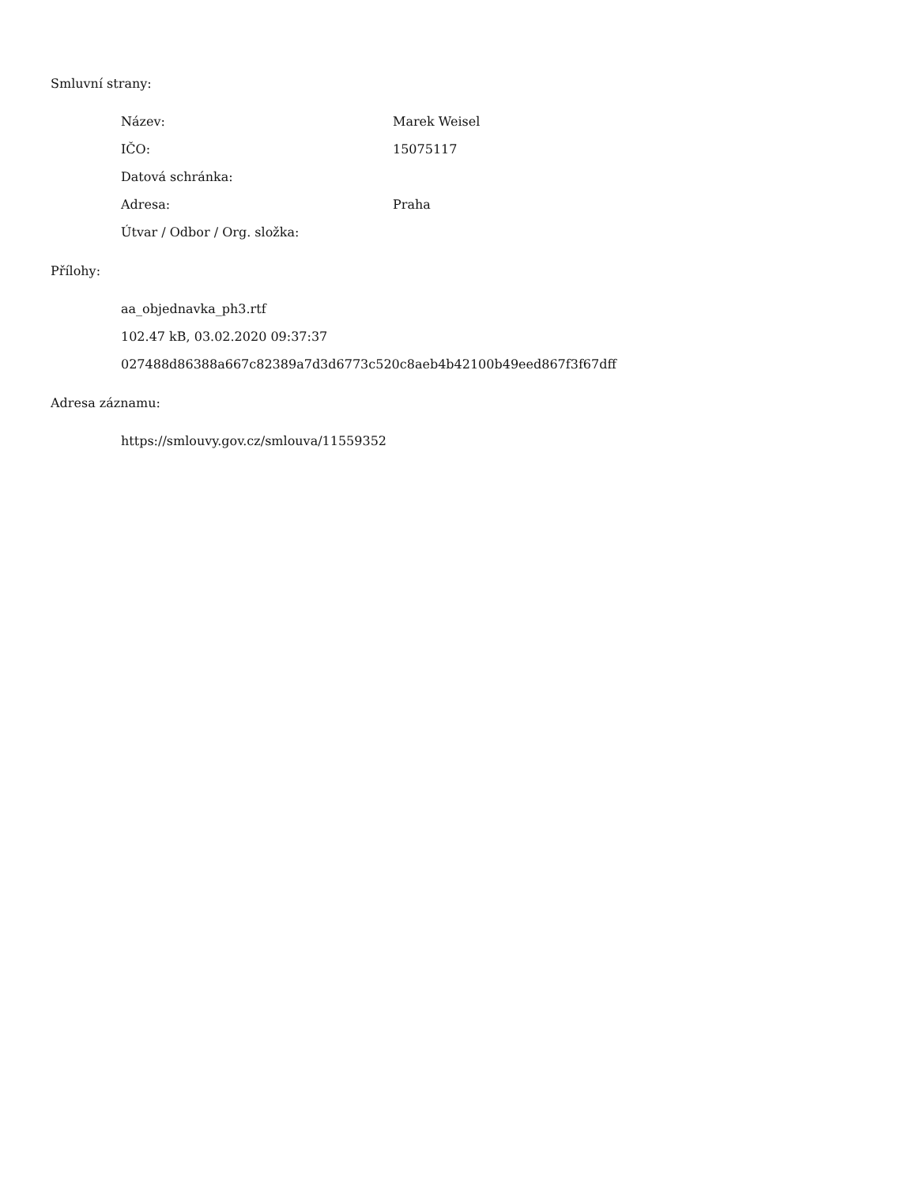Smluvní strany:
Název: Marek Weisel
IČO: 15075117
Datová schránka:
Adresa: Praha
Útvar / Odbor / Org. složka:
Přílohy:
aa_objednavka_ph3.rtf
102.47 kB, 03.02.2020 09:37:37
027488d86388a667c82389a7d3d6773c520c8aeb4b42100b49eed867f3f67dff
Adresa záznamu:
https://smlouvy.gov.cz/smlouva/11559352